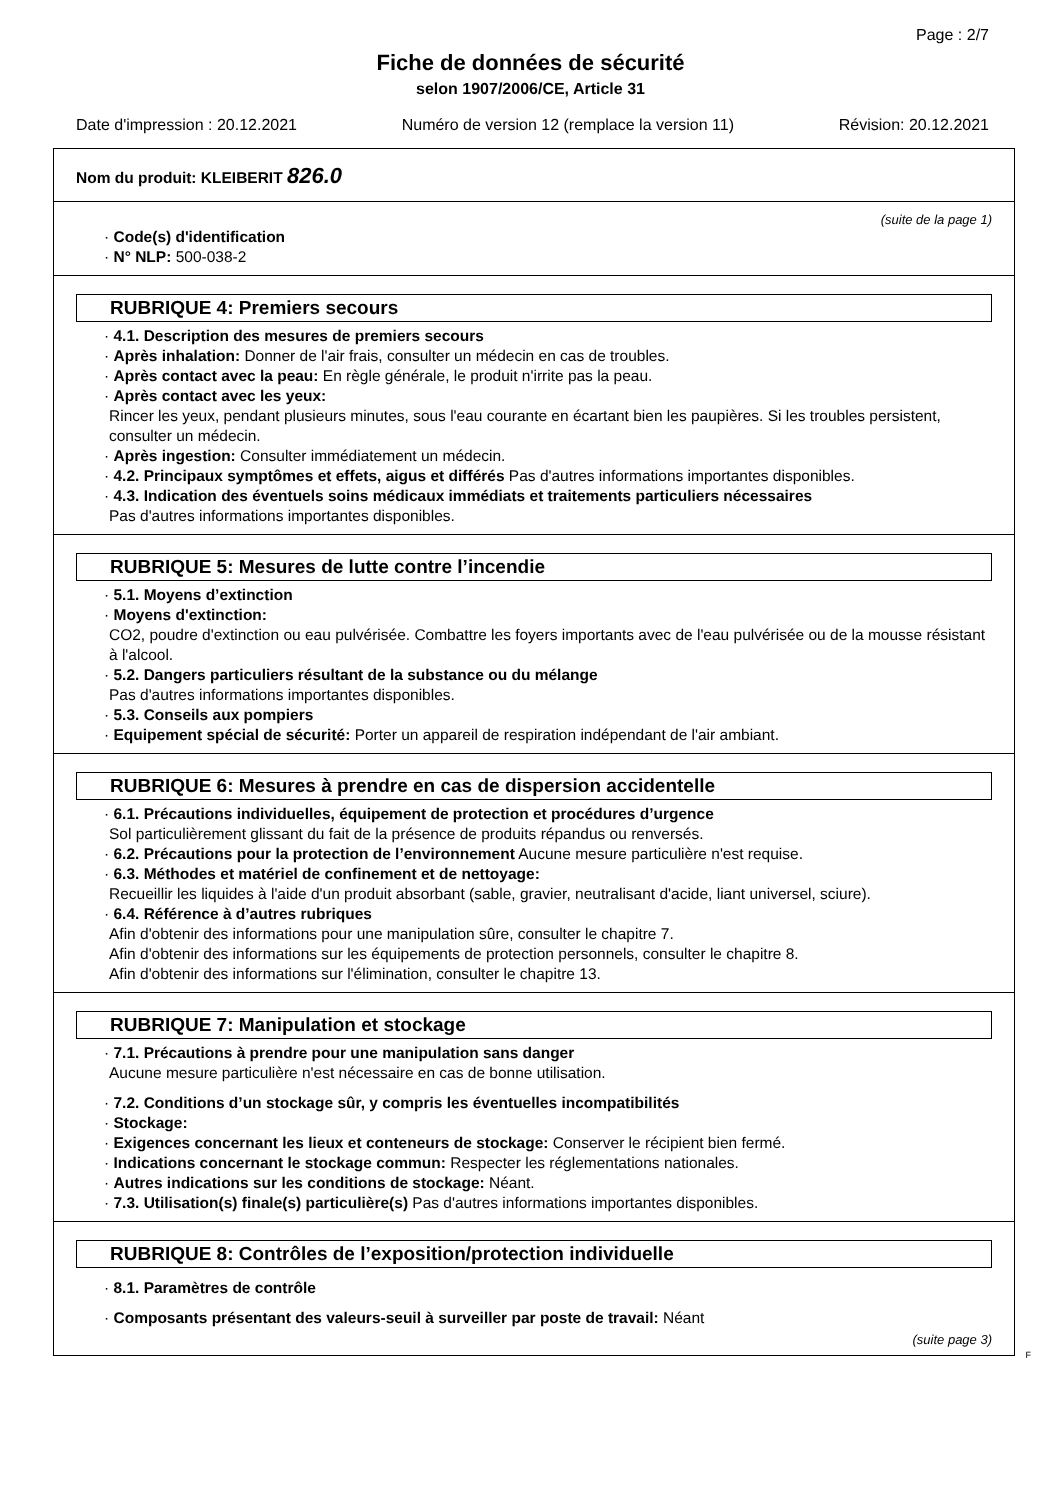Page : 2/7
Fiche de données de sécurité
selon 1907/2006/CE, Article 31
Date d'impression : 20.12.2021 Numéro de version 12 (remplace la version 11) Révision: 20.12.2021
Nom du produit: KLEIBERIT 826.0
(suite de la page 1)
· Code(s) d'identification
· N° NLP: 500-038-2
RUBRIQUE 4: Premiers secours
· 4.1. Description des mesures de premiers secours
· Après inhalation: Donner de l'air frais, consulter un médecin en cas de troubles.
· Après contact avec la peau: En règle générale, le produit n'irrite pas la peau.
· Après contact avec les yeux:
Rincer les yeux, pendant plusieurs minutes, sous l'eau courante en écartant bien les paupières. Si les troubles persistent, consulter un médecin.
· Après ingestion: Consulter immédiatement un médecin.
· 4.2. Principaux symptômes et effets, aigus et différés Pas d'autres informations importantes disponibles.
· 4.3. Indication des éventuels soins médicaux immédiats et traitements particuliers nécessaires
Pas d'autres informations importantes disponibles.
RUBRIQUE 5: Mesures de lutte contre l’incendie
· 5.1. Moyens d’extinction
· Moyens d'extinction:
CO2, poudre d'extinction ou eau pulvérisée. Combattre les foyers importants avec de l'eau pulvérisée ou de la mousse résistant à l'alcool.
· 5.2. Dangers particuliers résultant de la substance ou du mélange
Pas d'autres informations importantes disponibles.
· 5.3. Conseils aux pompiers
· Equipement spécial de sécurité: Porter un appareil de respiration indépendant de l'air ambiant.
RUBRIQUE 6: Mesures à prendre en cas de dispersion accidentelle
· 6.1. Précautions individuelles, équipement de protection et procédures d’urgence
Sol particulièrement glissant du fait de la présence de produits répandus ou renversés.
· 6.2. Précautions pour la protection de l’environnement Aucune mesure particulière n'est requise.
· 6.3. Méthodes et matériel de confinement et de nettoyage:
Recueillir les liquides à l'aide d'un produit absorbant (sable, gravier, neutralisant d'acide, liant universel, sciure).
· 6.4. Référence à d’autres rubriques
Afin d'obtenir des informations pour une manipulation sûre, consulter le chapitre 7.
Afin d'obtenir des informations sur les équipements de protection personnels, consulter le chapitre 8.
Afin d'obtenir des informations sur l'élimination, consulter le chapitre 13.
RUBRIQUE 7: Manipulation et stockage
· 7.1. Précautions à prendre pour une manipulation sans danger
Aucune mesure particulière n'est nécessaire en cas de bonne utilisation.
· 7.2. Conditions d’un stockage sûr, y compris les éventuelles incompatibilités
· Stockage:
· Exigences concernant les lieux et conteneurs de stockage: Conserver le récipient bien fermé.
· Indications concernant le stockage commun: Respecter les réglementations nationales.
· Autres indications sur les conditions de stockage: Néant.
· 7.3. Utilisation(s) finale(s) particulière(s) Pas d'autres informations importantes disponibles.
RUBRIQUE 8: Contrôles de l’exposition/protection individuelle
· 8.1. Paramètres de contrôle
· Composants présentant des valeurs-seuil à surveiller par poste de travail: Néant
(suite page 3)
F